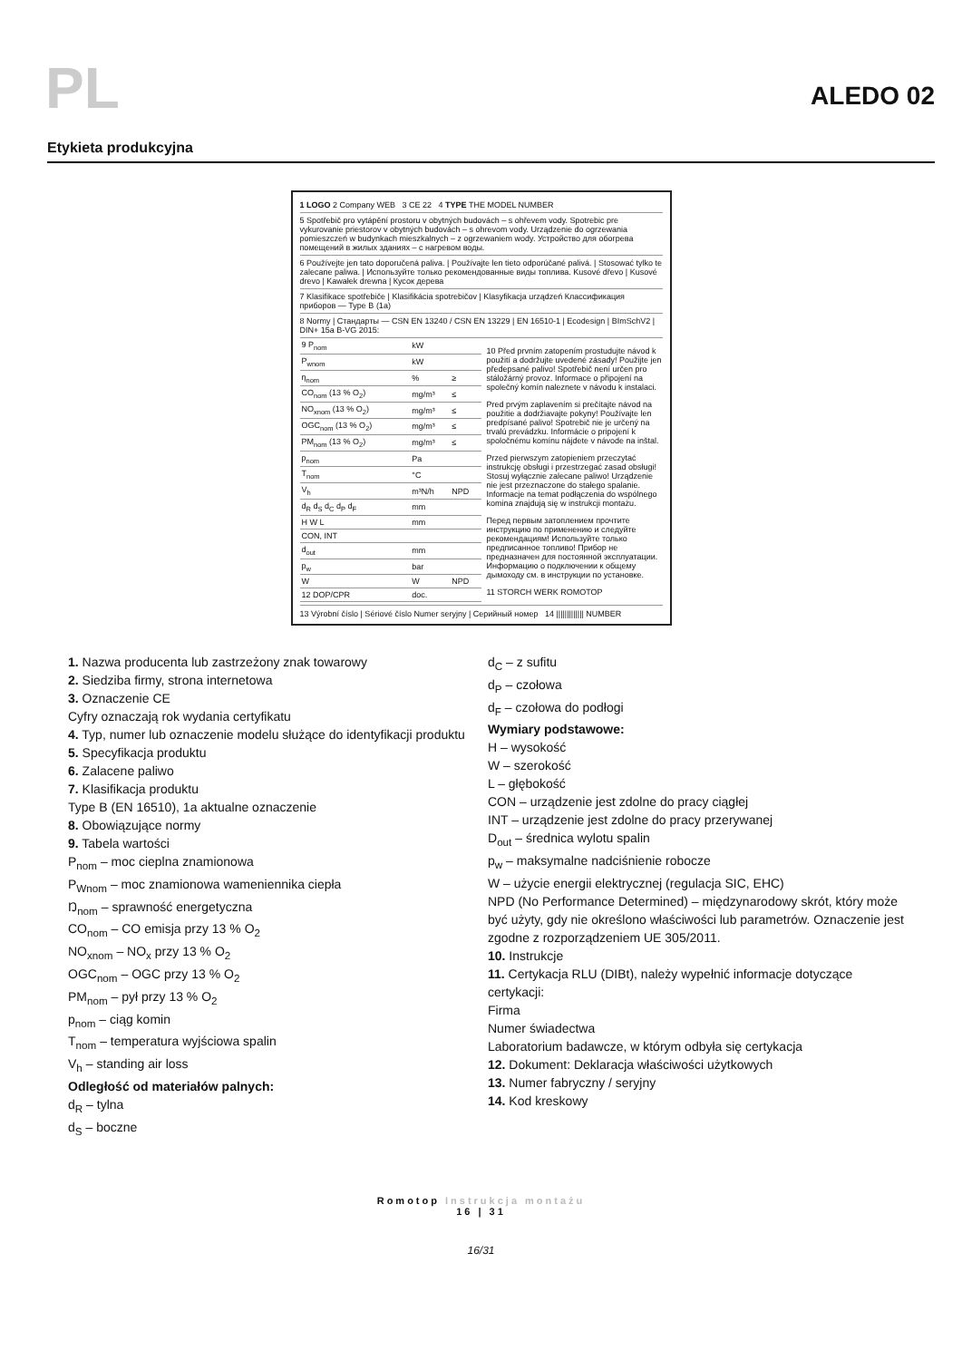PL
ALEDO 02
Etykieta produkcyjna
1 LOGO 2 Company WEB 3 CE 22 4 TYPE THE MODEL NUMBER
5 Spotřebič pro vytápění prostoru v obytných budovách – s ohřevem vody. Spotrebic pre vykurovanie priestorov v obytných budovách – s ohrevom vody. Urządzenie do ogrzewania pomieszczeń w budynkach mieszkalnych – z ogrzewaniem wody. Устройство для обогрева помещений в жилых зданиях – с нагревом воды.
6 Používejte jen tato doporučená paliva. | Používajte len tieto odporúčané palivá. | Stosować tylko te zalecane paliwa. | Используйте только рекомендованные виды топлива. Kusové dřevo | Kusové drevo | Kawałek drewna | Кусок дерева
7 Klasifikace spotřebiče | Klasifikácia spotrebičov | Klasyfikacja urządzeń Классификация приборов — Type B (1a)
8 Normy | Стандарты — CSN EN 13240 / CSN EN 13229 | EN 16510-1 | Ecodesign | BImSchV2 | DIN+ 15a B-VG 2015:
| 9 P<sub>nom</sub> | kW | |
| P<sub>wnom</sub> | kW | |
| η<sub>nom</sub> | % | ≥ |
| CO<sub>nom</sub> (13 % O<sub>2</sub>) | mg/m³ | ≤ |
| NO<sub>xnom</sub> (13 % O<sub>2</sub>) | mg/m³ | ≤ |
| OGC<sub>nom</sub> (13 % O<sub>2</sub>) | mg/m³ | ≤ |
| PM<sub>nom</sub> (13 % O<sub>2</sub>) | mg/m³ | ≤ |
| p<sub>nom</sub> | Pa | |
| T<sub>nom</sub> | °C | |
| V<sub>h</sub> | m³N/h | NPD |
| d<sub>R</sub> d<sub>S</sub> d<sub>C</sub> d<sub>P</sub> d<sub>F</sub> | mm | |
| H W L | mm | |
| CON, INT | | |
| d<sub>out</sub> | mm | |
| p<sub>w</sub> | bar | |
| W | W | NPD |
| 12 DOP/CPR | doc. | |
10 Před prvním zatopením prostudujte návod k použití a dodržujte uvedené zásady! Použijte jen předepsané palivo! Spotřebič není určen pro stáložárný provoz. Informace o připojení na společný komín naleznete v návodu k instalaci.
Pred prvým zaplavením si prečítajte návod na použitie a dodržiavajte pokyny! Používajte len predpísané palivo! Spotrebič nie je určený na trvalú prevádzku. Informácie o pripojení k spoločnému komínu nájdete v návode na inštal.
Przed pierwszym zatopieniem przeczytać instrukcję obsługi i przestrzegać zasad obsługi! Stosuj wyłącznie zalecane paliwo! Urządzenie nie jest przeznaczone do stałego spalanie. Informacje na temat podłączenia do wspólnego komina znajdują się w instrukcji montażu.
Перед первым затоплением прочтите инструкцию по применению и следуйте рекомендациям! Используйте только предписанное топливо! Прибор не предназначен для постоянной эксплуатации. Информацию о подключении к общему дымоходу см. в инструкции по установке.
11 STORCH WERK ROMOTOP
13 Výrobní číslo | Sériové číslo Numer seryjny | Серийный номер 14 ||||||||||||| NUMBER
1. Nazwa producenta lub zastrzeżony znak towarowy
2. Siedziba firmy, strona internetowa
3. Oznaczenie CE
Cyfry oznaczają rok wydania certyfikatu
4. Typ, numer lub oznaczenie modelu służące do identyfikacji produktu
5. Specyfikacja produktu
6. Zalacene paliwo
7. Klasifikacja produktu
Type B (EN 16510), 1a aktualne oznaczenie
8. Obowiązujące normy
9. Tabela wartości
P<sub>nom</sub> – moc cieplna znamionowa
P<sub>Wnom</sub> – moc znamionowa wameniennika ciepła
Ŋ<sub>nom</sub> – sprawność energetyczna
CO<sub>nom</sub> – CO emisja przy 13 % O<sub>2</sub>
NO<sub>xnom</sub> – NO<sub>x</sub> przy 13 % O<sub>2</sub>
OGC<sub>nom</sub> – OGC przy 13 % O<sub>2</sub>
PM<sub>nom</sub> – pył przy 13 % O<sub>2</sub>
p<sub>nom</sub> – ciąg komin
T<sub>nom</sub> – temperatura wyjściowa spalin
V<sub>h</sub> – standing air loss
Odległość od materiałów palnych:
d<sub>R</sub> – tylna
d<sub>S</sub> – boczne
d<sub>C</sub> – z sufitu
d<sub>P</sub> – czołowa
d<sub>F</sub> – czołowa do podłogi
Wymiary podstawowe:
H – wysokość
W – szerokość
L – głębokość
CON – urządzenie jest zdolne do pracy ciągłej
INT – urządzenie jest zdolne do pracy przerywanej
D<sub>out</sub> – średnica wylotu spalin
p<sub>w</sub> – maksymalne nadciśnienie robocze
W – użycie energii elektrycznej (regulacja SIC, EHC)
NPD (No Performance Determined) – międzynarodowy skrót, który może być użyty, gdy nie określono właściwości lub parametrów. Oznaczenie jest zgodne z rozporządzeniem UE 305/2011.
10. Instrukcje
11. Certykacja RLU (DIBt), należy wypełnić informacje dotyczące certykacji:
Firma
Numer świadectwa
Laboratorium badawcze, w którym odbyła się certykacja
12. Dokument: Deklaracja właściwości użytkowych
13. Numer fabryczny / seryjny
14. Kod kreskowy
Romotop Instrukcja montażu
16 | 31
16/31